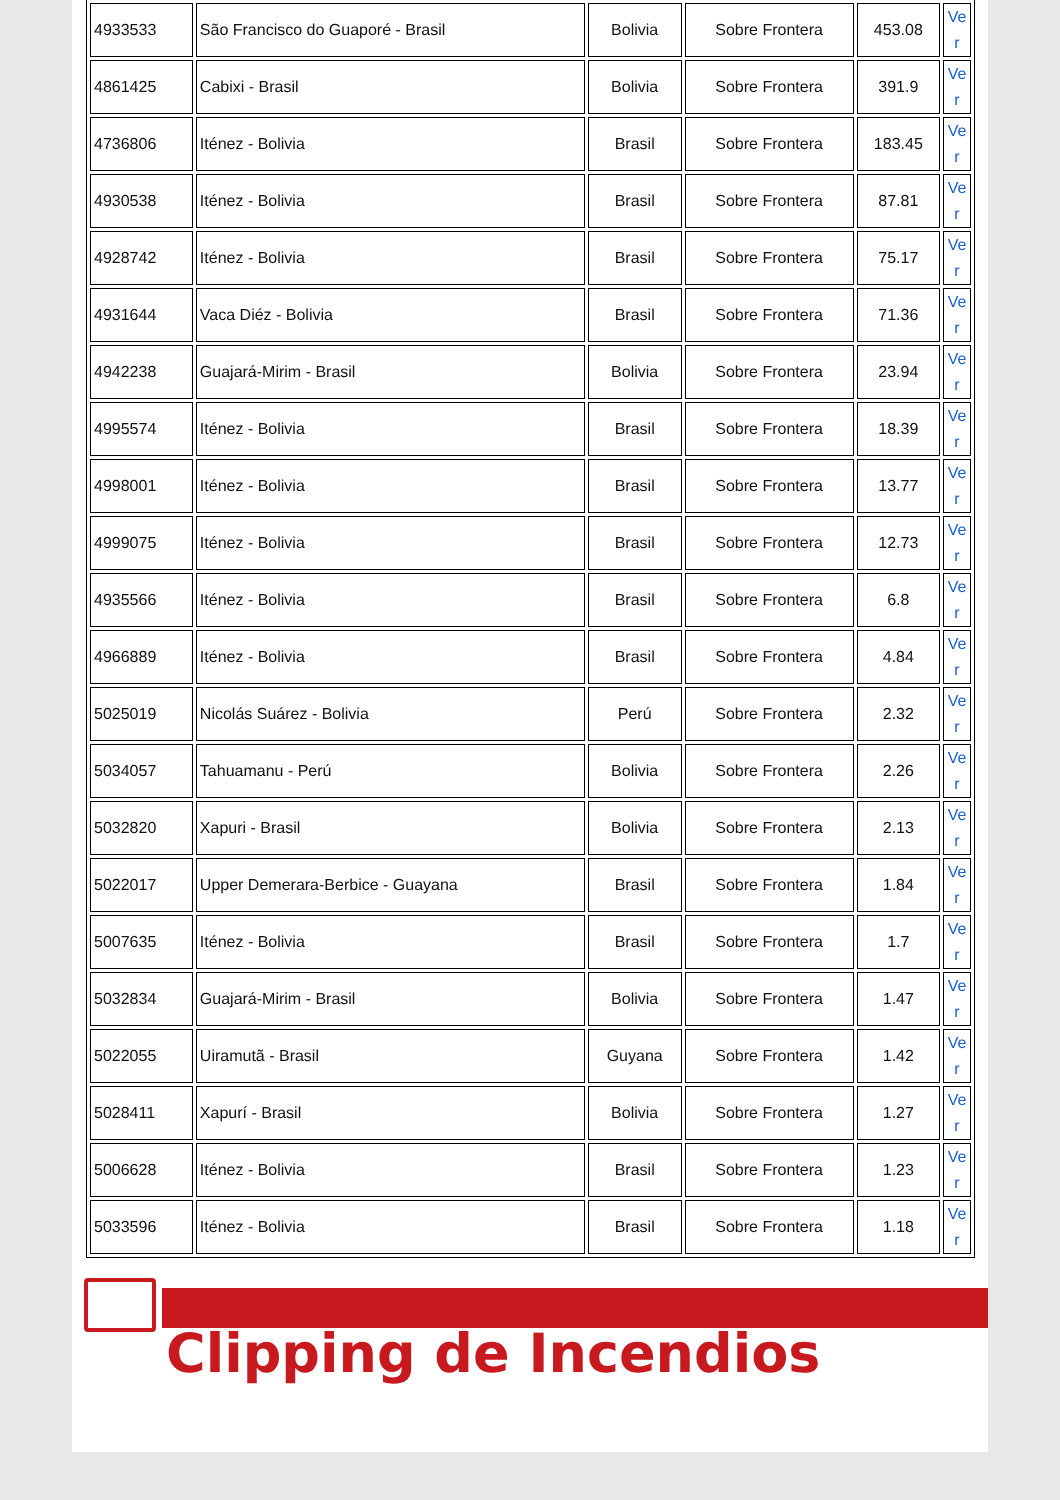| 4933533 | São Francisco do Guaporé - Brasil | Bolivia | Sobre Frontera | 453.08 | Ve r |
| 4861425 | Cabixi - Brasil | Bolivia | Sobre Frontera | 391.9 | Ve r |
| 4736806 | Iténez - Bolivia | Brasil | Sobre Frontera | 183.45 | Ve r |
| 4930538 | Iténez - Bolivia | Brasil | Sobre Frontera | 87.81 | Ve r |
| 4928742 | Iténez - Bolivia | Brasil | Sobre Frontera | 75.17 | Ve r |
| 4931644 | Vaca Diéz - Bolivia | Brasil | Sobre Frontera | 71.36 | Ve r |
| 4942238 | Guajará-Mirim - Brasil | Bolivia | Sobre Frontera | 23.94 | Ve r |
| 4995574 | Iténez - Bolivia | Brasil | Sobre Frontera | 18.39 | Ve r |
| 4998001 | Iténez - Bolivia | Brasil | Sobre Frontera | 13.77 | Ve r |
| 4999075 | Iténez - Bolivia | Brasil | Sobre Frontera | 12.73 | Ve r |
| 4935566 | Iténez - Bolivia | Brasil | Sobre Frontera | 6.8 | Ve r |
| 4966889 | Iténez - Bolivia | Brasil | Sobre Frontera | 4.84 | Ve r |
| 5025019 | Nicolás Suárez - Bolivia | Perú | Sobre Frontera | 2.32 | Ve r |
| 5034057 | Tahuamanu - Perú | Bolivia | Sobre Frontera | 2.26 | Ve r |
| 5032820 | Xapuri - Brasil | Bolivia | Sobre Frontera | 2.13 | Ve r |
| 5022017 | Upper Demerara-Berbice - Guayana | Brasil | Sobre Frontera | 1.84 | Ve r |
| 5007635 | Iténez - Bolivia | Brasil | Sobre Frontera | 1.7 | Ve r |
| 5032834 | Guajará-Mirim - Brasil | Bolivia | Sobre Frontera | 1.47 | Ve r |
| 5022055 | Uiramutã - Brasil | Guyana | Sobre Frontera | 1.42 | Ve r |
| 5028411 | Xapurí - Brasil | Bolivia | Sobre Frontera | 1.27 | Ve r |
| 5006628 | Iténez - Bolivia | Brasil | Sobre Frontera | 1.23 | Ve r |
| 5033596 | Iténez - Bolivia | Brasil | Sobre Frontera | 1.18 | Ve r |
Clipping de Incendios